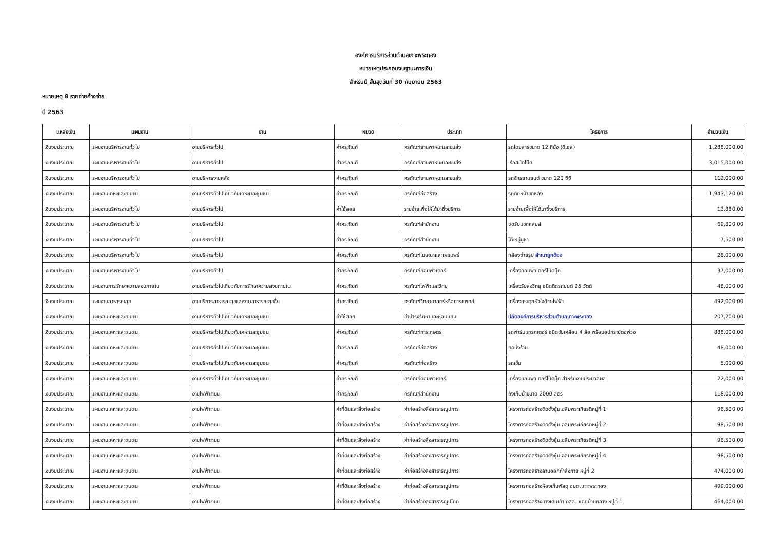องค์การบริหารส่วนตำบลเกาะพระทอง
หมายเหตุประกอบงบฐานะการเงิน
สำหรับปี สิ้นสุดวันที่ 30 กันยายน 2563
หมายเหตุ 8 รายจ่ายค้างจ่าย
ปี 2563
| แหล่งเงิน | แผนงาน | งาน | หมวด | ประเภท | โครงการ | จำนวนเงิน |
| --- | --- | --- | --- | --- | --- | --- |
| เงินงบประมาณ | แผนงานบริหารงานทั่วไป | งานบริหารทั่วไป | ค่าครุภัณฑ์ | ครุภัณฑ์ยานพาหนะและขนส่ง | รถโดยสารขนาด 12 ที่นั่ง (ดีเซล) | 1,288,000.00 |
| เงินงบประมาณ | แผนงานบริหารงานทั่วไป | งานบริหารทั่วไป | ค่าครุภัณฑ์ | ครุภัณฑ์ยานพาหนะและขนส่ง | เรือสปีดโบ๊ท | 3,015,000.00 |
| เงินงบประมาณ | แผนงานบริหารงานทั่วไป | งานบริหารงานคลัง | ค่าครุภัณฑ์ | ครุภัณฑ์ยานพาหนะและขนส่ง | รถจักรยานยนต์ ขนาด 120 ซีซี | 112,000.00 |
| เงินงบประมาณ | แผนงานเคหะและชุมชน | งานบริหารทั่วไปเกี่ยวกับเคหะและชุมชน | ค่าครุภัณฑ์ | ครุภัณฑ์ก่อสร้าง | รถตักหน้าขุดหลัง | 1,943,120.00 |
| เงินงบประมาณ | แผนงานบริหารงานทั่วไป | งานบริหารทั่วไป | ค่าใช้สอย | รายจ่ายเพื่อให้ได้มาซึ่งบริการ | รายจ่ายเพื่อให้ได้มาซึ่งบริการ | 13,880.00 |
| เงินงบประมาณ | แผนงานบริหารงานทั่วไป | งานบริหารทั่วไป | ค่าครุภัณฑ์ | ครุภัณฑ์สำนักงาน | ชุดรับแขกหลุยส์ | 69,800.00 |
| เงินงบประมาณ | แผนงานบริหารงานทั่วไป | งานบริหารทั่วไป | ค่าครุภัณฑ์ | ครุภัณฑ์สำนักงาน | โต๊ะหมู่บูชา | 7,500.00 |
| เงินงบประมาณ | แผนงานบริหารงานทั่วไป | งานบริหารทั่วไป | ค่าครุภัณฑ์ | ครุภัณฑ์โฆษณาและเผยแพร่ | กล้องถ่ายรูป สำเนาถูกต้อง | 28,000.00 |
| เงินงบประมาณ | แผนงานบริหารงานทั่วไป | งานบริหารทั่วไป | ค่าครุภัณฑ์ | ครุภัณฑ์คอมพิวเตอร์ | เครื่องคอมพิวเตอร์โน้ตบุ๊ก | 37,000.00 |
| เงินงบประมาณ | แผนงานการรักษาความสงบภายใน | งานบริหารทั่วไปเกี่ยวกับการรักษาความสงบภายใน | ค่าครุภัณฑ์ | ครุภัณฑ์ไฟฟ้าและวิทยุ | เครื่องรับส่งวิทยุ ชนิดติดรถยนต์ 25 วัตต์ | 48,000.00 |
| เงินงบประมาณ | แผนงานสาธารณสุข | งานบริการสาธารณสุขและงานสาธารณสุขอื่น | ค่าครุภัณฑ์ | ครุภัณฑ์วิทยาศาสตร์หรือการแพทย์ | เครื่องกระตุกหัวใจด้วยไฟฟ้า | 492,000.00 |
| เงินงบประมาณ | แผนงานเคหะและชุมชน | งานบริหารทั่วไปเกี่ยวกับเคหะและชุมชน | ค่าใช้สอย | ค่าบำรุงรักษาและซ่อมแซม | ปลัดองค์การบริหารส่วนตำบลเกาะพระทอง | 207,200.00 |
| เงินงบประมาณ | แผนงานเคหะและชุมชน | งานบริหารทั่วไปเกี่ยวกับเคหะและชุมชน | ค่าครุภัณฑ์ | ครุภัณฑ์การเกษตร | รถฟาร์มแทรกเตอร์ ชนิดขับเคลื่อน 4 ล้อ พร้อมอุปกรณ์ต่อพ่วง | 888,000.00 |
| เงินงบประมาณ | แผนงานเคหะและชุมชน | งานบริหารทั่วไปเกี่ยวกับเคหะและชุมชน | ค่าครุภัณฑ์ | ครุภัณฑ์ก่อสร้าง | ชุดนั่งร้าน | 48,000.00 |
| เงินงบประมาณ | แผนงานเคหะและชุมชน | งานบริหารทั่วไปเกี่ยวกับเคหะและชุมชน | ค่าครุภัณฑ์ | ครุภัณฑ์ก่อสร้าง | รถเข็น | 5,000.00 |
| เงินงบประมาณ | แผนงานเคหะและชุมชน | งานบริหารทั่วไปเกี่ยวกับเคหะและชุมชน | ค่าครุภัณฑ์ | ครุภัณฑ์คอมพิวเตอร์ | เครื่องคอมพิวเตอร์โน้ตบุ๊ก สำหรับงานประมวลผล | 22,000.00 |
| เงินงบประมาณ | แผนงานเคหะและชุมชน | งานไฟฟ้าถนน | ค่าครุภัณฑ์ | ครุภัณฑ์สำนักงาน | ถังเก็บน้ำขนาด 2000 ลิตร | 118,000.00 |
| เงินงบประมาณ | แผนงานเคหะและชุมชน | งานไฟฟ้าถนน | ค่าที่ดินและสิ่งก่อสร้าง | ค่าก่อสร้างสิ่งสาธารณูปการ | โครงการก่อสร้างติดตั้งซุ้มเฉลิมพระเกียรติหมู่ที่ 1 | 98,500.00 |
| เงินงบประมาณ | แผนงานเคหะและชุมชน | งานไฟฟ้าถนน | ค่าที่ดินและสิ่งก่อสร้าง | ค่าก่อสร้างสิ่งสาธารณูปการ | โครงการก่อสร้างติดตั้งซุ้มเฉลิมพระเกียรติหมู่ที่ 2 | 98,500.00 |
| เงินงบประมาณ | แผนงานเคหะและชุมชน | งานไฟฟ้าถนน | ค่าที่ดินและสิ่งก่อสร้าง | ค่าก่อสร้างสิ่งสาธารณูปการ | โครงการก่อสร้างติดตั้งซุ้มเฉลิมพระเกียรติหมู่ที่ 3 | 98,500.00 |
| เงินงบประมาณ | แผนงานเคหะและชุมชน | งานไฟฟ้าถนน | ค่าที่ดินและสิ่งก่อสร้าง | ค่าก่อสร้างสิ่งสาธารณูปการ | โครงการก่อสร้างติดตั้งซุ้มเฉลิมพระเกียรติหมู่ที่ 4 | 98,500.00 |
| เงินงบประมาณ | แผนงานเคหะและชุมชน | งานไฟฟ้าถนน | ค่าที่ดินและสิ่งก่อสร้าง | ค่าก่อสร้างสิ่งสาธารณูปการ | โครงการก่อสร้างลานออกกำลังกาย หมู่ที่ 2 | 474,000.00 |
| เงินงบประมาณ | แผนงานเคหะและชุมชน | งานไฟฟ้าถนน | ค่าที่ดินและสิ่งก่อสร้าง | ค่าก่อสร้างสิ่งสาธารณูปการ | โครงการก่อสร้างห้องเก็บพัสดุ อบต.เกาะพระทอง | 499,000.00 |
| เงินงบประมาณ | แผนงานเคหะและชุมชน | งานไฟฟ้าถนน | ค่าที่ดินและสิ่งก่อสร้าง | ค่าก่อสร้างสิ่งสาธารณูปโภค | โครงการก่อสร้างทางเดินเท้า คสล. ซอยบ้านกลาง หมู่ที่ 1 | 464,000.00 |